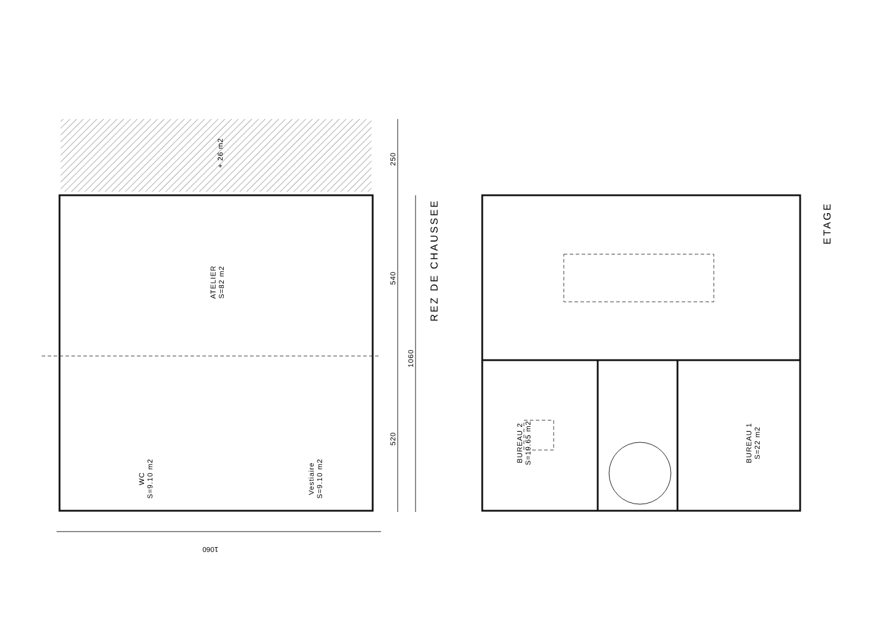+ 26 m2
ATELIER
S=82 m2
WC
S=9.10 m2
Vestiaire
S=9.10 m2
BUREAU 2
S=19.65 m2
BUREAU 1
S=22 m2
250
540
1060
520
1060
REZ DE CHAUSSEE
ETAGE